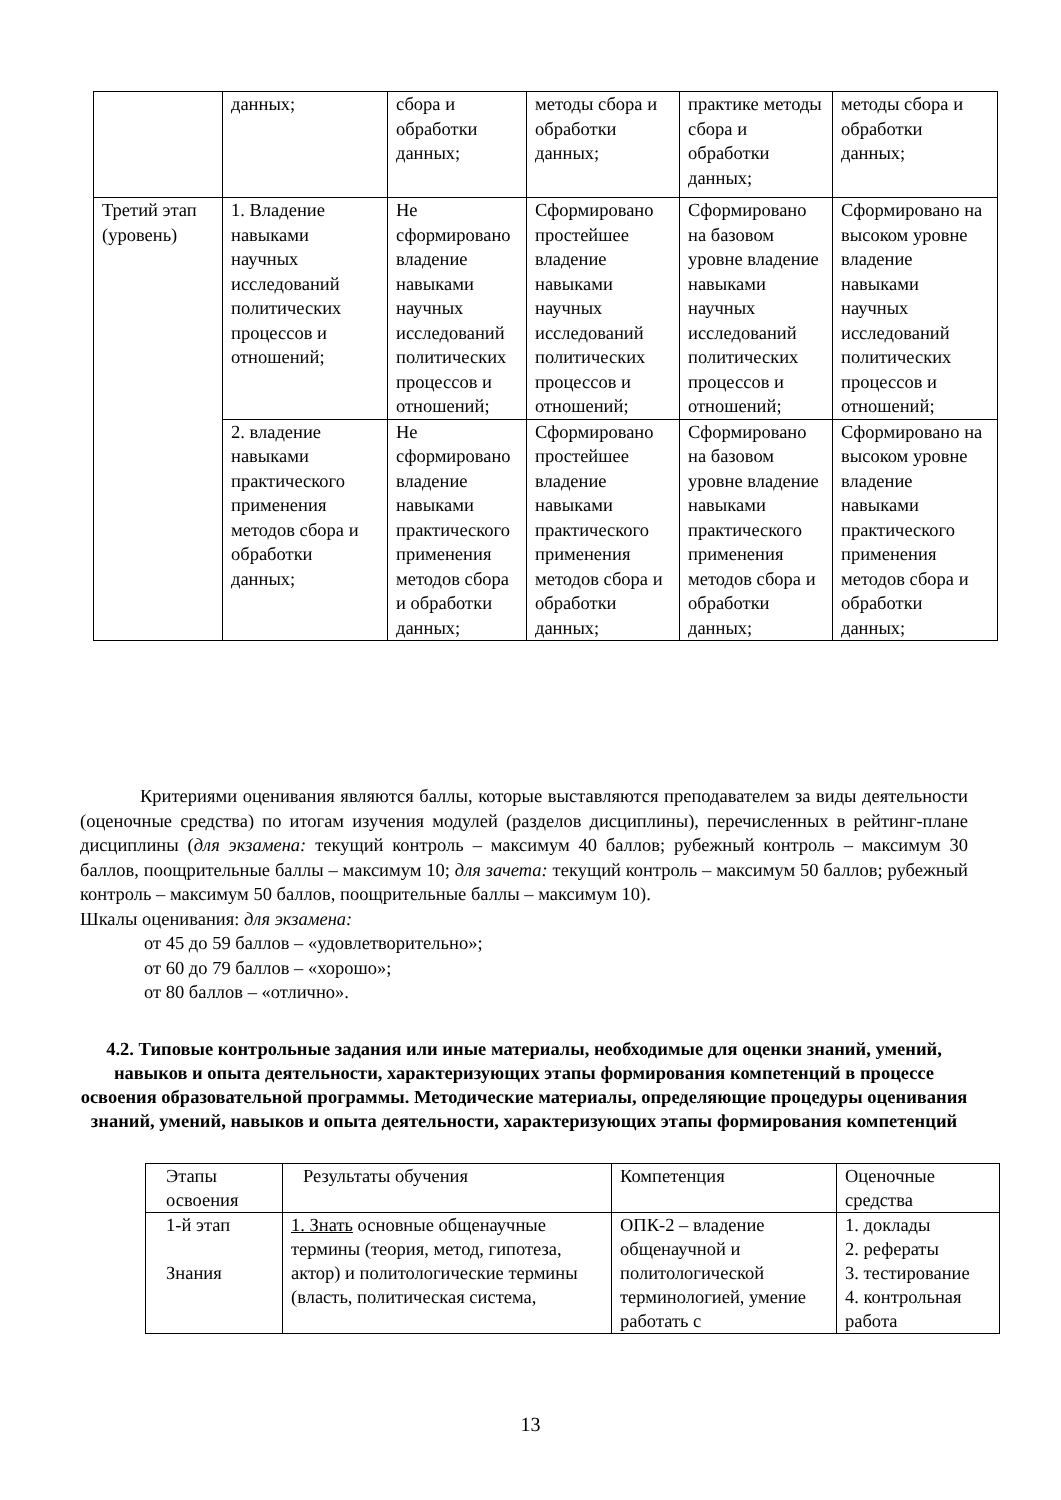| | данных; | сбора и обработки данных; | методы сбора и обработки данных; | практике методы сбора и обработки данных; | методы сбора и обработки данных; |
| Третий этап (уровень) | 1. Владение навыками научных исследований политических процессов и отношений; | Не сформировано владение навыками научных исследований политических процессов и отношений; | Сформировано простейшее владение навыками научных исследований политических процессов и отношений; | Сформировано на базовом уровне владение навыками научных исследований политических процессов и отношений; | Сформировано на высоком уровне владение навыками научных исследований политических процессов и отношений; |
| | 2. владение навыками практического применения методов сбора и обработки данных; | Не сформировано владение навыками практического применения методов сбора и обработки данных; | Сформировано простейшее владение навыками практического применения методов сбора и обработки данных; | Сформировано на базовом уровне владение навыками практического применения методов сбора и обработки данных; | Сформировано на высоком уровне владение навыками практического применения методов сбора и обработки данных; |
Критериями оценивания являются баллы, которые выставляются преподавателем за виды деятельности (оценочные средства) по итогам изучения модулей (разделов дисциплины), перечисленных в рейтинг-плане дисциплины (для экзамена: текущий контроль – максимум 40 баллов; рубежный контроль – максимум 30 баллов, поощрительные баллы – максимум 10; для зачета: текущий контроль – максимум 50 баллов; рубежный контроль – максимум 50 баллов, поощрительные баллы – максимум 10).
Шкалы оценивания: для экзамена:
от 45 до 59 баллов – «удовлетворительно»;
от 60 до 79 баллов – «хорошо»;
от 80 баллов – «отлично».
4.2. Типовые контрольные задания или иные материалы, необходимые для оценки знаний, умений, навыков и опыта деятельности, характеризующих этапы формирования компетенций в процессе освоения образовательной программы. Методические материалы, определяющие процедуры оценивания знаний, умений, навыков и опыта деятельности, характеризующих этапы формирования компетенций
| Этапы освоения | Результаты обучения | Компетенция | Оценочные средства |
| 1-й этап Знания | 1. Знать основные общенаучные термины (теория, метод, гипотеза, актор) и политологические термины (власть, политическая система, | ОПК-2 – владение общенаучной и политологической терминологией, умение работать с | 1. доклады 2. рефераты 3. тестирование 4. контрольная работа |
13